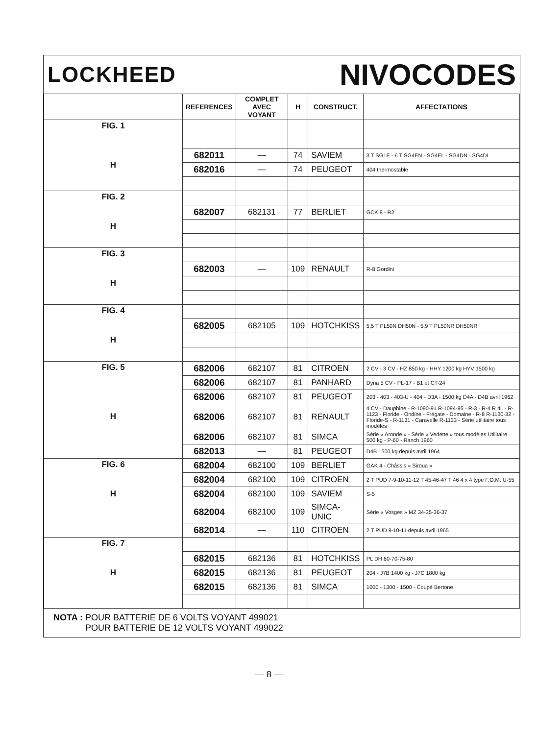LOCKHEED
NIVOCODES
| | REFERENCES | COMPLET AVEC VOYANT | H | CONSTRUCT. | AFFECTATIONS |
| --- | --- | --- | --- | --- | --- |
| FIG. 1 H | | | | | |
| | 682011 | — | 74 | SAVIEM | 3 T SG1E - 6 T SG4EN - SG4EL - SG4DN - SG4DL |
| | 682016 | — | 74 | PEUGEOT | 404 thermostable |
| FIG. 2 H | | | | | |
| | 682007 | 682131 | 77 | BERLIET | GCK 8 - R2 |
| FIG. 3 H | | | | | |
| | 682003 | — | 109 | RENAULT | R-8 Gordini |
| FIG. 4 H | | | | | |
| | 682005 | 682105 | 109 | HOTCHKISS | 5,5 T PL50N DH50N - 5,9 T PL50NR DH50NR |
| FIG. 5 H | 682006 | 682107 | 81 | CITROEN | 2 CV - 3 CV - HZ 850 kg - HHY 1200 kg HYV 1500 kg |
| | 682006 | 682107 | 81 | PANHARD | Dyna 5 CV - PL-17 - B1 et CT-24 |
| | 682006 | 682107 | 81 | PEUGEOT | 203 - 403 - 403-U - 404 - D3A - 1500 kg D4A - D4B avril 1962 |
| | 682006 | 682107 | 81 | RENAULT | 4 CV - Dauphine - R-1090-91 R-1094-95 - R-3 - R-4 R 4L - R-1123 - Floride - Ondine - Frégate - Domaine - R-8 R-1130-32 - Floride-S - R-1131 - Caravelle R-1133 - Série utilitaire tous modèles |
| | 682006 | 682107 | 81 | SIMCA | Série « Aronde » - Série « Vedette » tous modèles Utilitaire 500 kg - P-60 - Ranch 1960 |
| | 682013 | — | 81 | PEUGEOT | D4B 1500 kg depuis avril 1964 |
| FIG. 6 H | 682004 | 682100 | 109 | BERLIET | GAK 4 - Châssis « Siroua » |
| | 682004 | 682100 | 109 | CITROEN | 2 T PUD 7-9-10-11-12 T 45-46-47 T 46 4 x 4 type F.O.M. U-55 |
| | 682004 | 682100 | 109 | SAVIEM | S-5 |
| | 682004 | 682100 | 109 | SIMCA-UNIC | Série « Vosges » MZ 34-35-36-37 |
| | 682014 | — | 110 | CITROEN | 2 T PUD 9-10-11 depuis avril 1965 |
| FIG. 7 H | | | | | |
| | 682015 | 682136 | 81 | HOTCHKISS | PL DH 60-70-75-80 |
| | 682015 | 682136 | 81 | PEUGEOT | 204 - J7B 1400 kg - J7C 1800 kg |
| | 682015 | 682136 | 81 | SIMCA | 1000 - 1300 - 1500 - Coupé Bertone |
NOTA : POUR BATTERIE DE 6 VOLTS VOYANT 499021
POUR BATTERIE DE 12 VOLTS VOYANT 499022
— 8 —